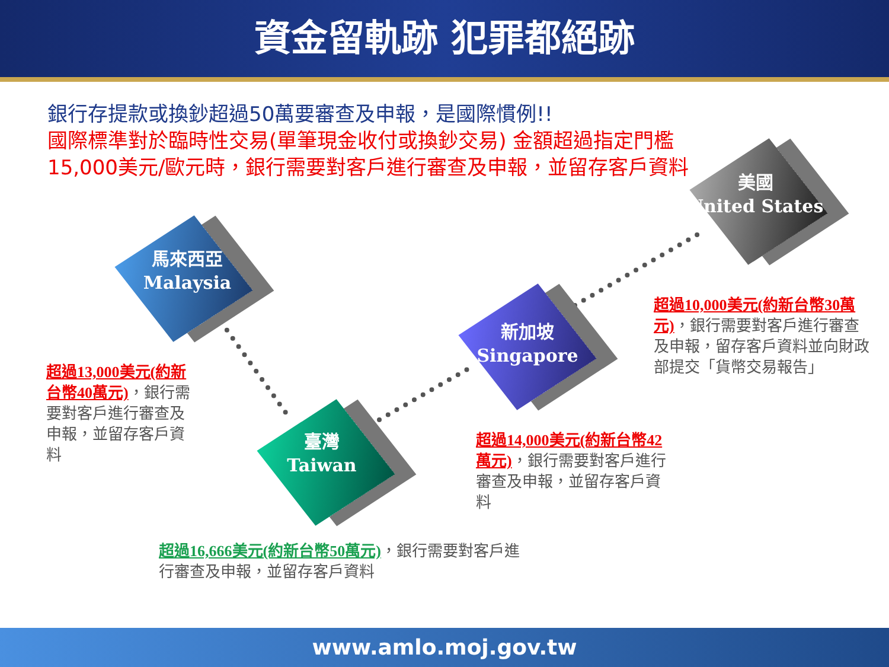資金留軌跡 犯罪都絕跡
銀行存提款或換鈔超過50萬要審查及申報，是國際慣例!!
國際標準對於臨時性交易(單筆現金收付或換鈔交易) 金額超過指定門檻15,000美元/歐元時，銀行需要對客戶進行審查及申報，並留存客戶資料
馬來西亞
Malaysia
臺灣
Taiwan
新加坡
Singapore
美國
United States
超過13,000美元(約新台幣40萬元)，銀行需要對客戶進行審查及申報，並留存客戶資料
超過16,666美元(約新台幣50萬元)，銀行需要對客戶進行審查及申報，並留存客戶資料
超過14,000美元(約新台幣42萬元)，銀行需要對客戶進行審查及申報，並留存客戶資料
超過10,000美元(約新台幣30萬元)，銀行需要對客戶進行審查及申報，留存客戶資料並向財政部提交「貨幣交易報告」
www.amlo.moj.gov.tw